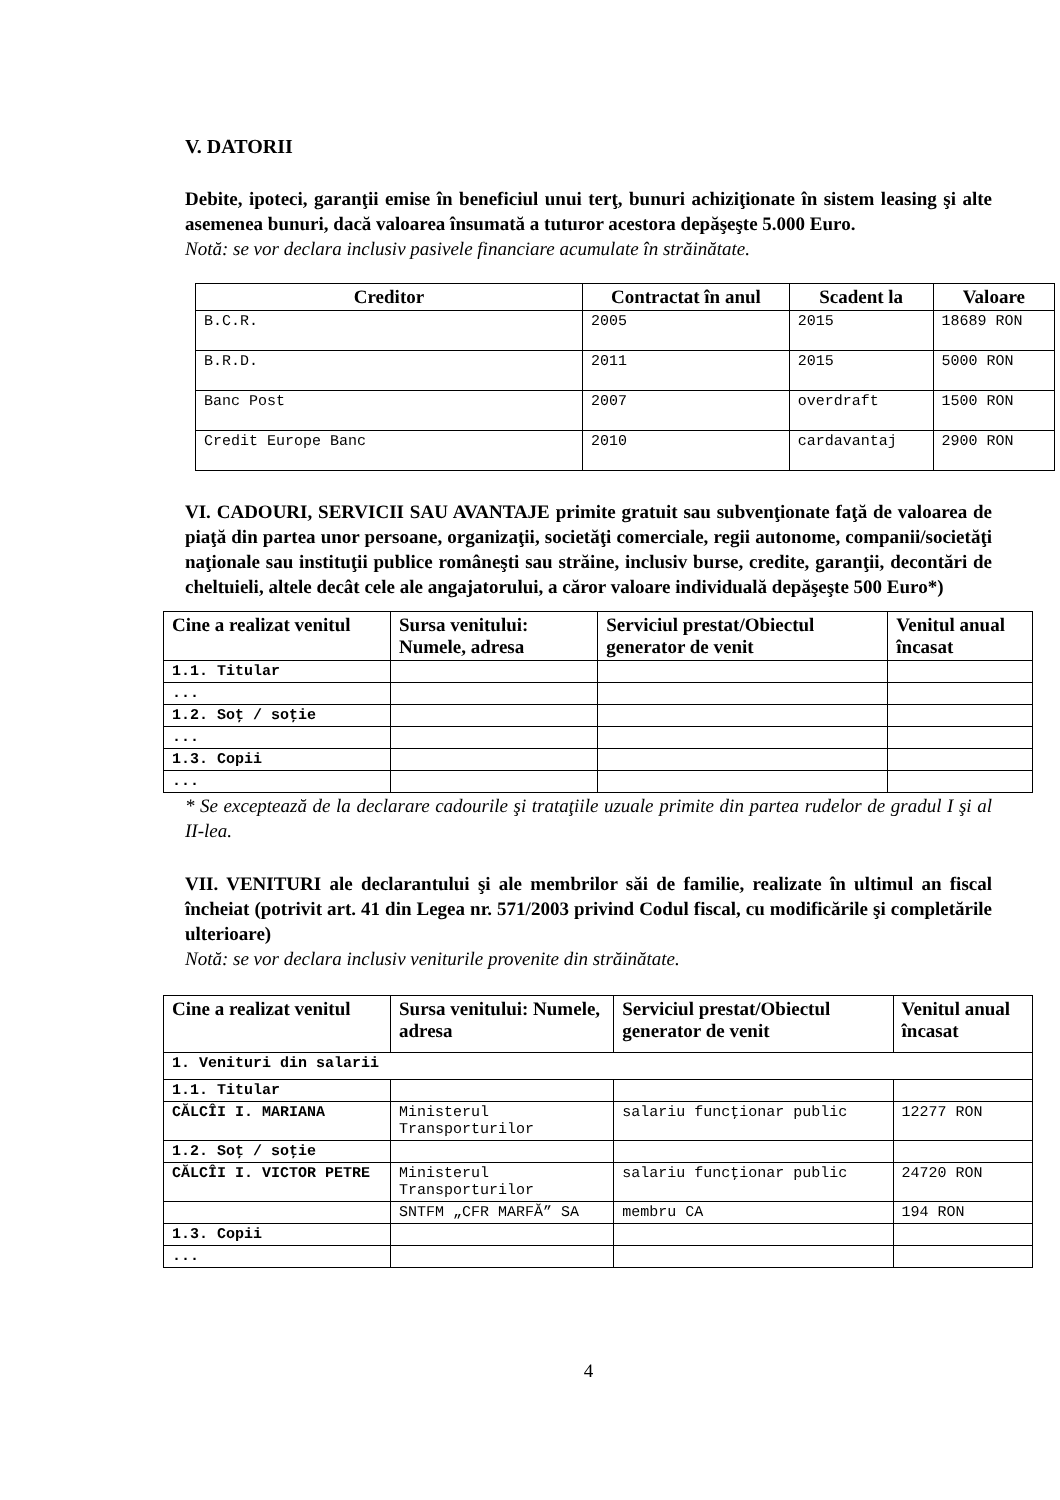V. DATORII
Debite, ipoteci, garanţii emise în beneficiul unui terţ, bunuri achiziţionate în sistem leasing şi alte asemenea bunuri, dacă valoarea însumată a tuturor acestora depăşeşte 5.000 Euro.
Notă: se vor declara inclusiv pasivele financiare acumulate în străinătate.
| Creditor | Contractat în anul | Scadent la | Valoare |
| --- | --- | --- | --- |
| B.C.R. | 2005 | 2015 | 18689 RON |
| B.R.D. | 2011 | 2015 | 5000 RON |
| Banc Post | 2007 | overdraft | 1500 RON |
| Credit Europe Banc | 2010 | cardavantaj | 2900 RON |
VI. CADOURI, SERVICII SAU AVANTAJE primite gratuit sau subvenţionate faţă de valoarea de piaţă din partea unor persoane, organizaţii, societăţi comerciale, regii autonome, companii/societăţi naţionale sau instituţii publice româneşti sau străine, inclusiv burse, credite, garanţii, decontări de cheltuieli, altele decât cele ale angajatorului, a căror valoare individuală depăşeşte 500 Euro*)
| Cine a realizat venitul | Sursa venitului: Numele, adresa | Serviciul prestat/Obiectul generator de venit | Venitul anual încasat |
| --- | --- | --- | --- |
| 1.1. Titular | | | |
| ... | | | |
| 1.2. Soţ / soţie | | | |
| ... | | | |
| 1.3. Copii | | | |
| ... | | | |
* Se exceptează de la declarare cadourile şi trataţiile uzuale primite din partea rudelor de gradul I şi al II-lea.
VII. VENITURI ale declarantului şi ale membrilor săi de familie, realizate în ultimul an fiscal încheiat (potrivit art. 41 din Legea nr. 571/2003 privind Codul fiscal, cu modificările şi completările ulterioare)
Notă: se vor declara inclusiv veniturile provenite din străinătate.
| Cine a realizat venitul | Sursa venitului: Numele, adresa | Serviciul prestat/Obiectul generator de venit | Venitul anual încasat |
| --- | --- | --- | --- |
| 1. Venituri din salarii | | | |
| 1.1. Titular | | | |
| CĂLCÎI I. MARIANA | Ministerul Transporturilor | salariu funcţionar public | 12277 RON |
| 1.2. Soţ / soţie | | | |
| CĂLCÎI I. VICTOR PETRE | Ministerul Transporturilor | salariu funcţionar public | 24720 RON |
| | SNTFM „CFR MARFĂ” SA | membru CA | 194 RON |
| 1.3. Copii | | | |
| ... | | | |
4